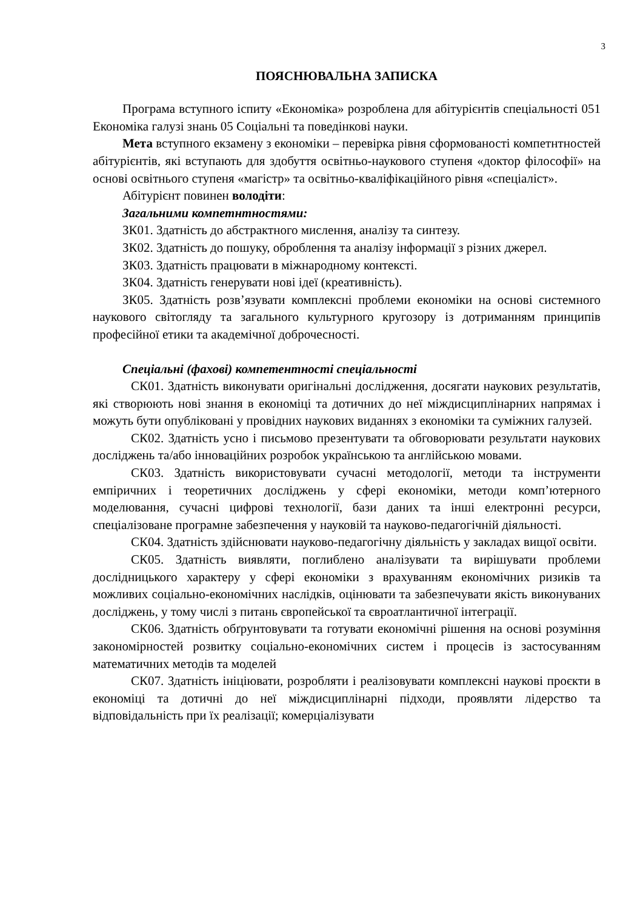3
ПОЯСНЮВАЛЬНА ЗАПИСКА
Програма вступного іспиту «Економіка» розроблена для абітурієнтів спеціальності 051 Економіка галузі знань 05 Соціальні та поведінкові науки.
Мета вступного екзамену з економіки – перевірка рівня сформованості компетнтностей абітурієнтів, які вступають для здобуття освітньо-наукового ступеня «доктор філософії» на основі освітнього ступеня «магістр» та освітньо-кваліфікаційного рівня «спеціаліст».
Абітурієнт повинен володіти:
Загальними компетнтностями:
ЗК01. Здатність до абстрактного мислення, аналізу та синтезу.
ЗК02. Здатність до пошуку, оброблення та аналізу інформації з різних джерел.
ЗК03. Здатність працювати в міжнародному контексті.
ЗК04. Здатність генерувати нові ідеї (креативність).
ЗК05. Здатність розв’язувати комплексні проблеми економіки на основі системного наукового світогляду та загального культурного кругозору із дотриманням принципів професійної етики та академічної доброчесності.
Спеціальні (фахові) компетентності спеціальності
СК01. Здатність виконувати оригінальні дослідження, досягати наукових результатів, які створюють нові знання в економіці та дотичних до неї міждисциплінарних напрямах і можуть бути опубліковані у провідних наукових виданнях з економіки та суміжних галузей.
СК02. Здатність усно і письмово презентувати та обговорювати результати наукових досліджень та/або інноваційних розробок українською та англійською мовами.
СК03. Здатність використовувати сучасні методології, методи та інструменти емпіричних і теоретичних досліджень у сфері економіки, методи комп’ютерного моделювання, сучасні цифрові технології, бази даних та інші електронні ресурси, спеціалізоване програмне забезпечення у науковій та науково-педагогічній діяльності.
СК04. Здатність здійснювати науково-педагогічну діяльність у закладах вищої освіти.
СК05. Здатність виявляти, поглиблено аналізувати та вирішувати проблеми дослідницького характеру у сфері економіки з врахуванням економічних ризиків та можливих соціально-економічних наслідків, оцінювати та забезпечувати якість виконуваних досліджень, у тому числі з питань європейської та євроатлантичної інтеграції.
СК06. Здатність обґрунтовувати та готувати економічні рішення на основі розуміння закономірностей розвитку соціально-економічних систем і процесів із застосуванням математичних методів та моделей
СК07. Здатність ініціювати, розробляти і реалізовувати комплексні наукові проєкти в економіці та дотичні до неї міждисциплінарні підходи, проявляти лідерство та відповідальність при їх реалізації; комерціалізувати